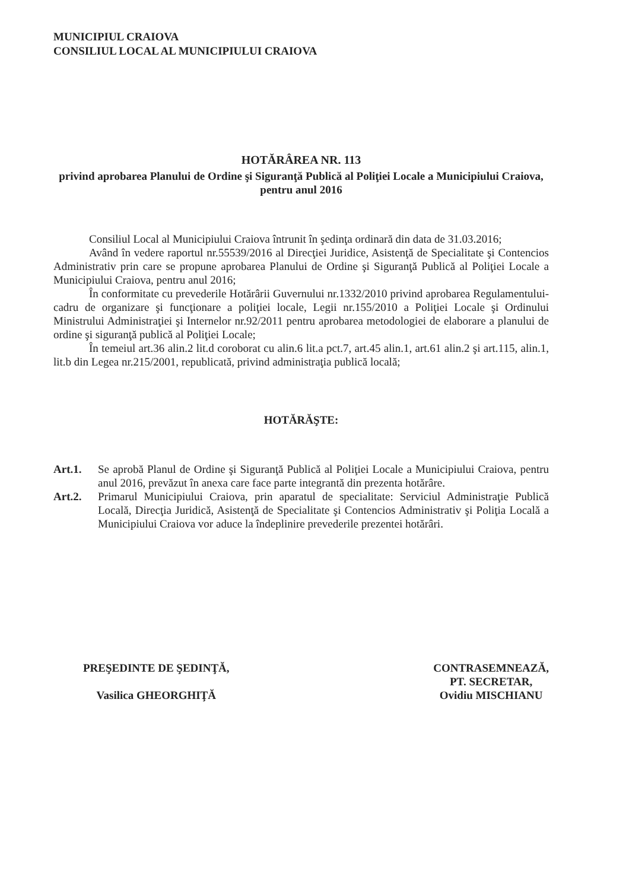MUNICIPIUL CRAIOVA
CONSILIUL LOCAL AL MUNICIPIULUI CRAIOVA
HOTĂRÂREA NR. 113
privind aprobarea Planului de Ordine şi Siguranţă Publică al Poliţiei Locale a Municipiului Craiova, pentru anul 2016
Consiliul Local al Municipiului Craiova întrunit în şedinţa ordinară din data de 31.03.2016;
Având în vedere raportul nr.55539/2016 al Direcţiei Juridice, Asistenţă de Specialitate şi Contencios Administrativ prin care se propune aprobarea Planului de Ordine şi Siguranţă Publică al Poliţiei Locale a Municipiului Craiova, pentru anul 2016;
În conformitate cu prevederile Hotărârii Guvernului nr.1332/2010 privind aprobarea Regulamentului-cadru de organizare şi funcţionare a poliţiei locale, Legii nr.155/2010 a Poliţiei Locale şi Ordinului Ministrului Administraţiei şi Internelor nr.92/2011 pentru aprobarea metodologiei de elaborare a planului de ordine şi siguranţă publică al Poliţiei Locale;
În temeiul art.36 alin.2 lit.d coroborat cu alin.6 lit.a pct.7, art.45 alin.1, art.61 alin.2 şi art.115, alin.1, lit.b din Legea nr.215/2001, republicată, privind administraţia publică locală;
HOTĂRĂŞTE:
Art.1. Se aprobă Planul de Ordine şi Siguranţă Publică al Poliţiei Locale a Municipiului Craiova, pentru anul 2016, prevăzut în anexa care face parte integrantă din prezenta hotărâre.
Art.2. Primarul Municipiului Craiova, prin aparatul de specialitate: Serviciul Administraţie Publică Locală, Direcţia Juridică, Asistenţă de Specialitate şi Contencios Administrativ şi Poliţia Locală a Municipiului Craiova vor aduce la îndeplinire prevederile prezentei hotărâri.
PREŞEDINTE DE ŞEDINŢĂ,
Vasilica GHEORGHIŢĂ
CONTRASEMNEAZĂ,
PT. SECRETAR,
Ovidiu MISCHIANU